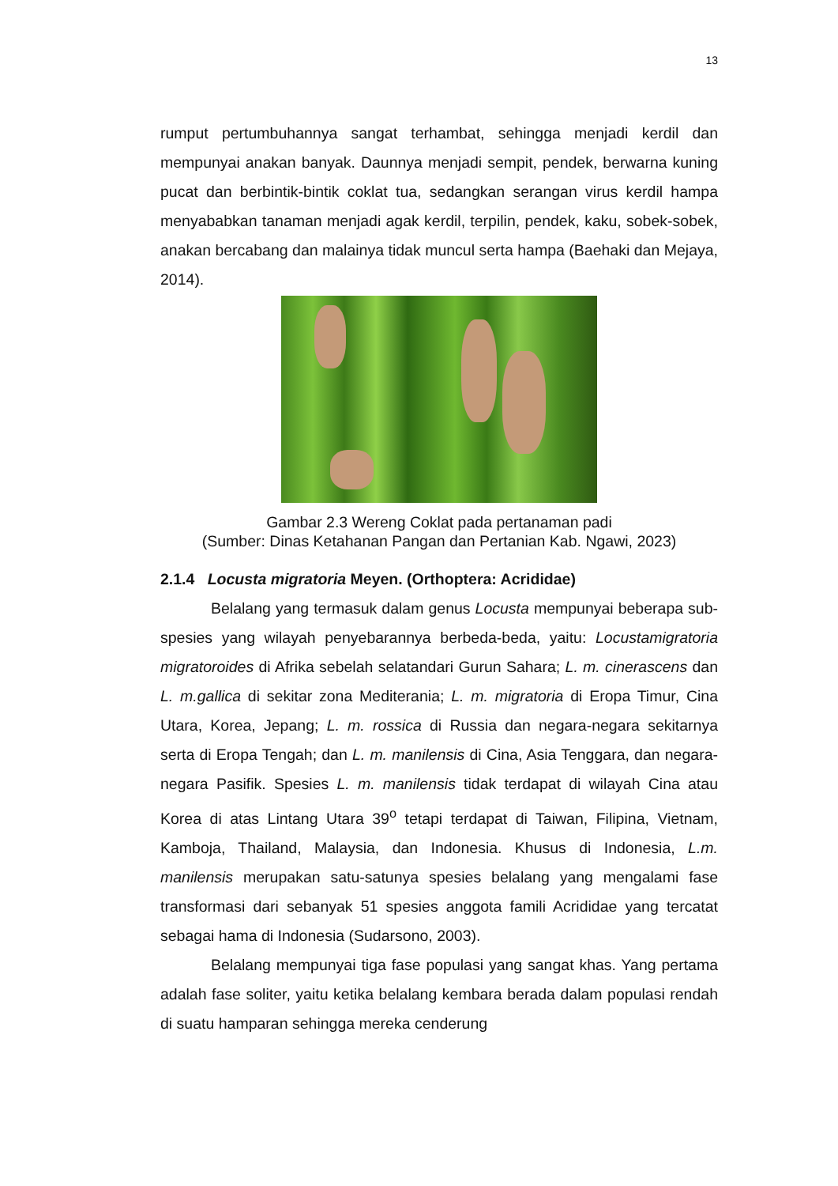13
rumput pertumbuhannya sangat terhambat, sehingga menjadi kerdil dan mempunyai anakan banyak. Daunnya menjadi sempit, pendek, berwarna kuning pucat dan berbintik-bintik coklat tua, sedangkan serangan virus kerdil hampa menyababkan tanaman menjadi agak kerdil, terpilin, pendek, kaku, sobek-sobek, anakan bercabang dan malainya tidak muncul serta hampa (Baehaki dan Mejaya, 2014).
Gambar 2.3 Wereng Coklat pada pertanaman padi
(Sumber: Dinas Ketahanan Pangan dan Pertanian Kab. Ngawi, 2023)
2.1.4 Locusta migratoria Meyen. (Orthoptera: Acrididae)
Belalang yang termasuk dalam genus Locusta mempunyai beberapa sub-spesies yang wilayah penyebarannya berbeda-beda, yaitu: Locustamigratoria migratoroides di Afrika sebelah selatandari Gurun Sahara; L. m. cinerascens dan L. m.gallica di sekitar zona Mediterania; L. m. migratoria di Eropa Timur, Cina Utara, Korea, Jepang; L. m. rossica di Russia dan negara-negara sekitarnya serta di Eropa Tengah; dan L. m. manilensis di Cina, Asia Tenggara, dan negara-negara Pasifik. Spesies L. m. manilensis tidak terdapat di wilayah Cina atau Korea di atas Lintang Utara 39<sup>o</sup> tetapi terdapat di Taiwan, Filipina, Vietnam, Kamboja, Thailand, Malaysia, dan Indonesia. Khusus di Indonesia, L.m. manilensis merupakan satu-satunya spesies belalang yang mengalami fase transformasi dari sebanyak 51 spesies anggota famili Acrididae yang tercatat sebagai hama di Indonesia (Sudarsono, 2003).
Belalang mempunyai tiga fase populasi yang sangat khas. Yang pertama adalah fase soliter, yaitu ketika belalang kembara berada dalam populasi rendah di suatu hamparan sehingga mereka cenderung